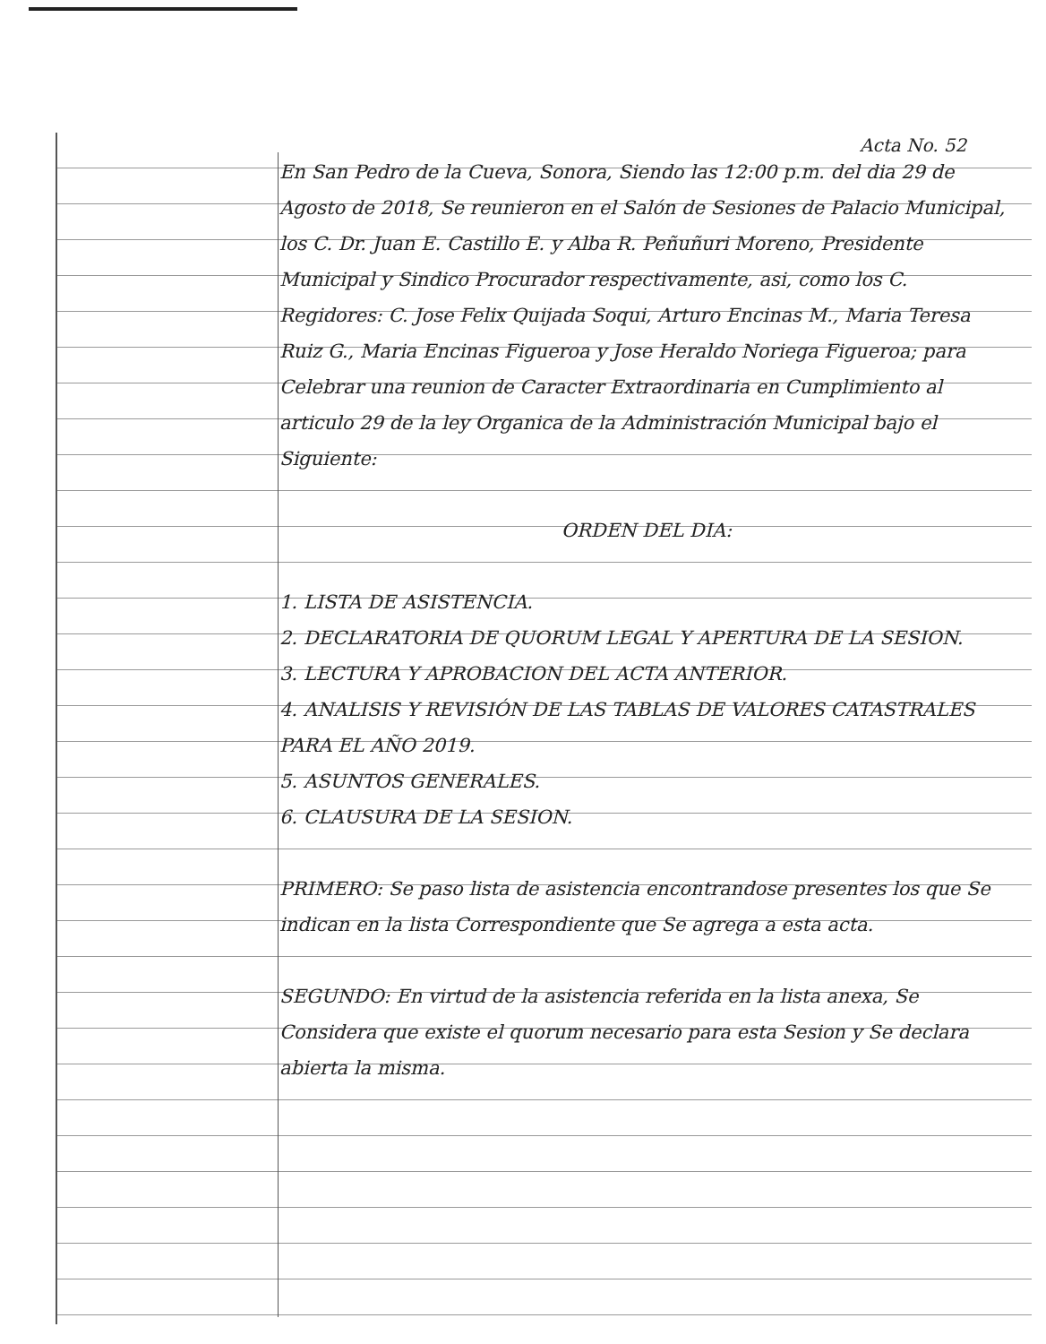Acta No. 52
En San Pedro de la Cueva, Sonora, Siendo las 12:00 p.m. del dia 29 de Agosto de 2018, Se reunieron en el Salón de Sesiones de Palacio Municipal, los C. Dr. Juan E. Castillo E. y Alba R. Peñuñuri Moreno, Presidente Municipal y Sindico Procurador respectivamente, asi, como los C. Regidores: C. Jose Felix Quijada Soqui, Arturo Encinas M., Maria Teresa Ruiz G., Maria Encinas Figueroa y Jose Heraldo Noriega Figueroa; para Celebrar una reunion de Caracter Extraordinaria en Cumplimiento al articulo 29 de la ley Organica de la Administración Municipal bajo el Siguiente:
ORDEN DEL DIA:
1. LISTA DE ASISTENCIA.
2. DECLARATORIA DE QUORUM LEGAL Y APERTURA DE LA SESION.
3. LECTURA Y APROBACION DEL ACTA ANTERIOR.
4. ANALISIS Y REVISIÓN DE LAS TABLAS DE VALORES CATASTRALES PARA EL AÑO 2019.
5. ASUNTOS GENERALES.
6. CLAUSURA DE LA SESION.
PRIMERO: Se paso lista de asistencia encontrandose presentes los que Se indican en la lista Correspondiente que Se agrega a esta acta.
SEGUNDO: En virtud de la asistencia referida en la lista anexa, Se Considera que existe el quorum necesario para esta Sesion y Se declara abierta la misma.